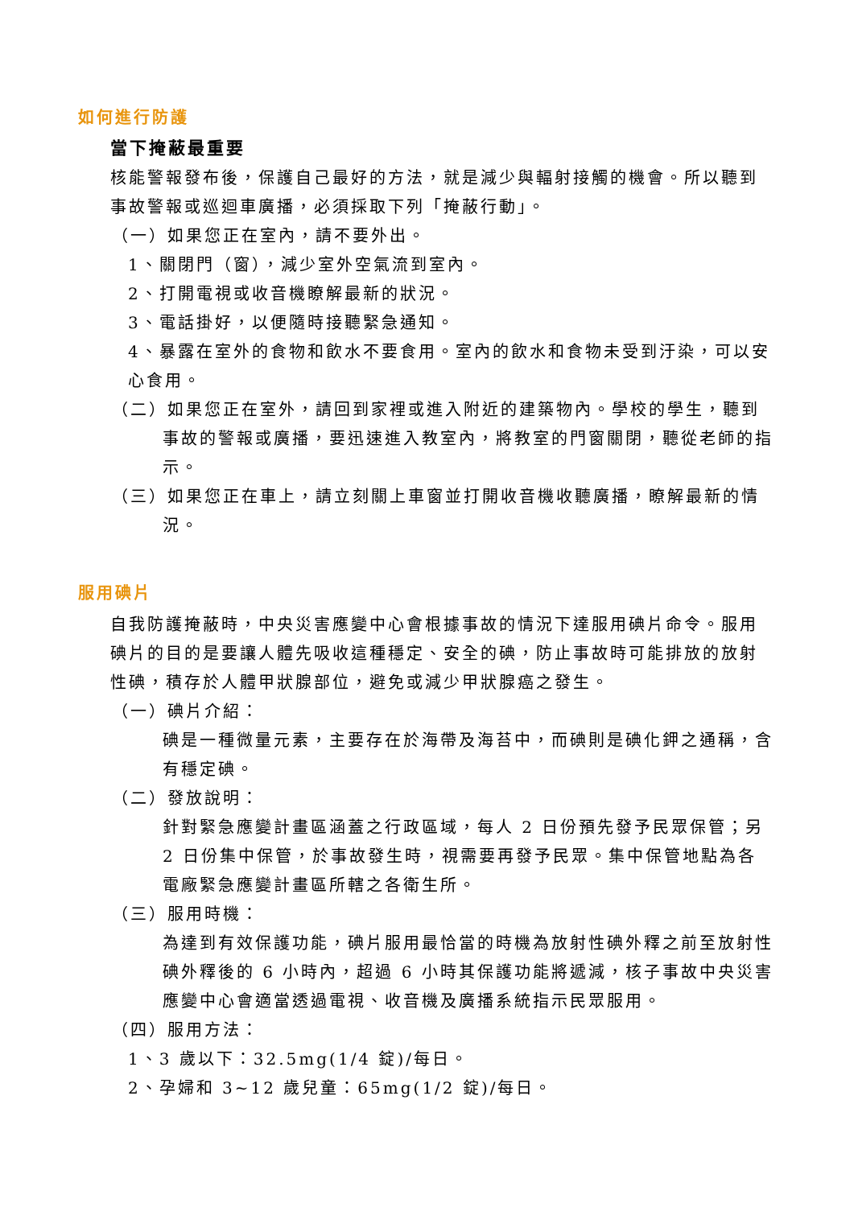如何進行防護
當下掩蔽最重要
核能警報發布後，保護自己最好的方法，就是減少與輻射接觸的機會。所以聽到事故警報或巡迴車廣播，必須採取下列「掩蔽行動」。
（一）如果您正在室內，請不要外出。
1、關閉門（窗），減少室外空氣流到室內。
2、打開電視或收音機瞭解最新的狀況。
3、電話掛好，以便隨時接聽緊急通知。
4、暴露在室外的食物和飲水不要食用。室內的飲水和食物未受到汙染，可以安心食用。
（二）如果您正在室外，請回到家裡或進入附近的建築物內。學校的學生，聽到事故的警報或廣播，要迅速進入教室內，將教室的門窗關閉，聽從老師的指示。
（三）如果您正在車上，請立刻關上車窗並打開收音機收聽廣播，瞭解最新的情況。
服用碘片
自我防護掩蔽時，中央災害應變中心會根據事故的情況下達服用碘片命令。服用碘片的目的是要讓人體先吸收這種穩定、安全的碘，防止事故時可能排放的放射性碘，積存於人體甲狀腺部位，避免或減少甲狀腺癌之發生。
（一）碘片介紹：
碘是一種微量元素，主要存在於海帶及海苔中，而碘則是碘化鉀之通稱，含有穩定碘。
（二）發放說明：
針對緊急應變計畫區涵蓋之行政區域，每人 2 日份預先發予民眾保管；另 2 日份集中保管，於事故發生時，視需要再發予民眾。集中保管地點為各電廠緊急應變計畫區所轄之各衛生所。
（三）服用時機：
為達到有效保護功能，碘片服用最恰當的時機為放射性碘外釋之前至放射性碘外釋後的 6 小時內，超過 6 小時其保護功能將遞減，核子事故中央災害應變中心會適當透過電視、收音機及廣播系統指示民眾服用。
（四）服用方法：
1、3 歲以下：32.5mg(1/4 錠)/每日。
2、孕婦和 3~12 歲兒童：65mg(1/2 錠)/每日。